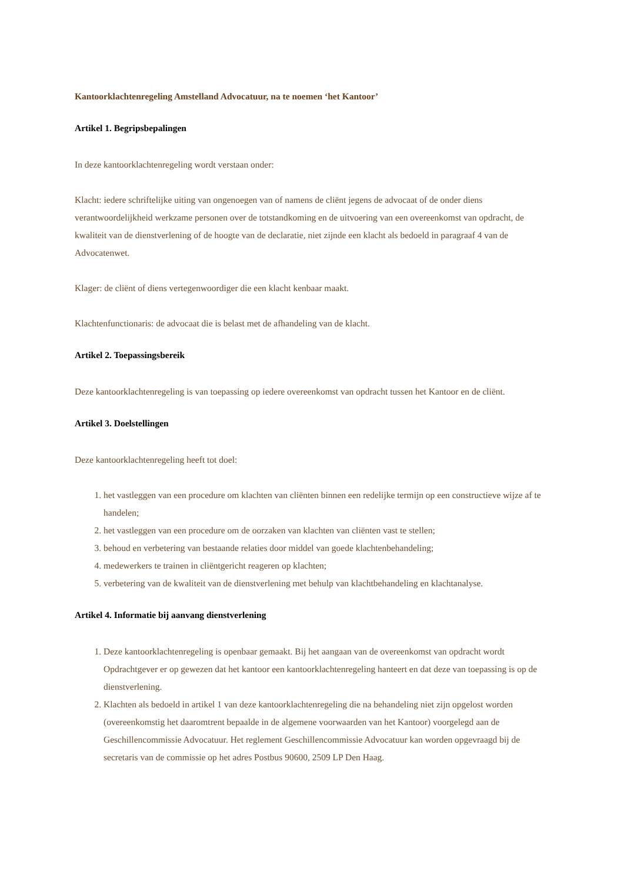Kantoorklachtenregeling Amstelland Advocatuur, na te noemen ‘het Kantoor’
Artikel 1. Begripsbepalingen
In deze kantoorklachtenregeling wordt verstaan onder:
Klacht: iedere schriftelijke uiting van ongenoegen van of namens de cliënt jegens de advocaat of de onder diens verantwoordelijkheid werkzame personen over de totstandkoming en de uitvoering van een overeenkomst van opdracht, de kwaliteit van de dienstverlening of de hoogte van de declaratie, niet zijnde een klacht als bedoeld in paragraaf 4 van de Advocatenwet.
Klager: de cliënt of diens vertegenwoordiger die een klacht kenbaar maakt.
Klachtenfunctionaris: de advocaat die is belast met de afhandeling van de klacht.
Artikel 2. Toepassingsbereik
Deze kantoorklachtenregeling is van toepassing op iedere overeenkomst van opdracht tussen het Kantoor en de cliënt.
Artikel 3. Doelstellingen
Deze kantoorklachtenregeling heeft tot doel:
1. het vastleggen van een procedure om klachten van cliënten binnen een redelijke termijn op een constructieve wijze af te handelen;
2. het vastleggen van een procedure om de oorzaken van klachten van cliënten vast te stellen;
3. behoud en verbetering van bestaande relaties door middel van goede klachtenbehandeling;
4. medewerkers te trainen in cliëntgericht reageren op klachten;
5. verbetering van de kwaliteit van de dienstverlening met behulp van klachtbehandeling en klachtanalyse.
Artikel 4. Informatie bij aanvang dienstverlening
1. Deze kantoorklachtenregeling is openbaar gemaakt. Bij het aangaan van de overeenkomst van opdracht wordt Opdrachtgever er op gewezen dat het kantoor een kantoorklachtenregeling hanteert en dat deze van toepassing is op de dienstverlening.
2. Klachten als bedoeld in artikel 1 van deze kantoorklachtenregeling die na behandeling niet zijn opgelost worden (overeenkomstig het daaromtrent bepaalde in de algemene voorwaarden van het Kantoor) voorgelegd aan de Geschillencommissie Advocatuur. Het reglement Geschillencommissie Advocatuur kan worden opgevraagd bij de secretaris van de commissie op het adres Postbus 90600, 2509 LP Den Haag.